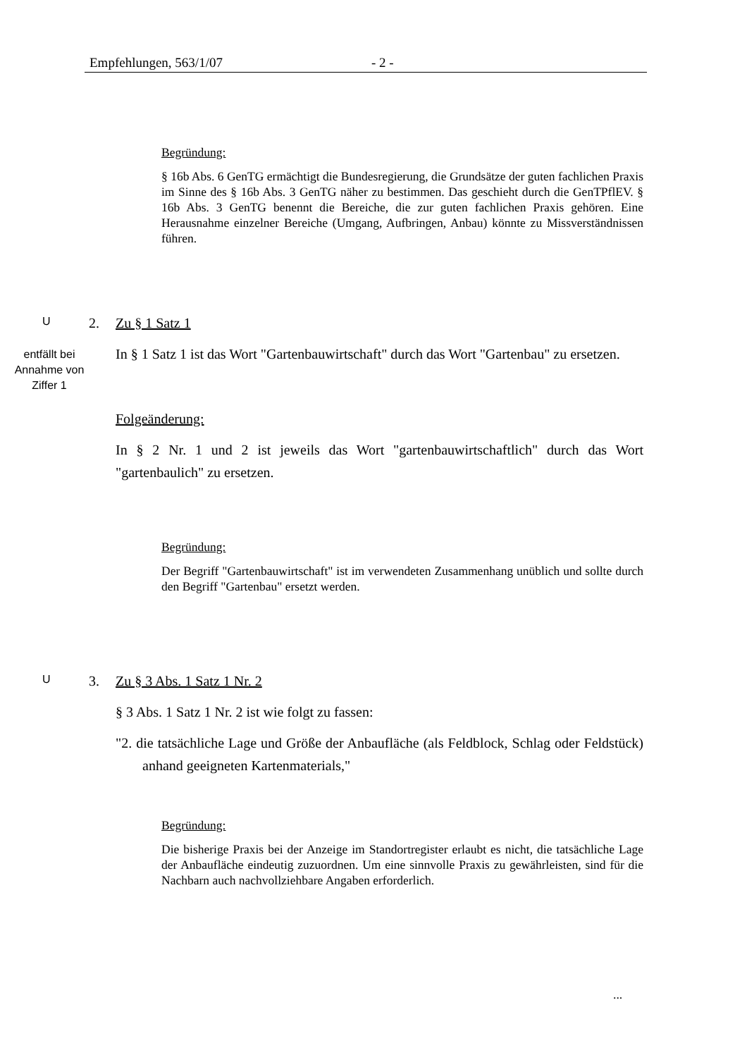Empfehlungen, 563/1/07 - 2 -
Begründung:
§ 16b Abs. 6 GenTG ermächtigt die Bundesregierung, die Grundsätze der guten fachlichen Praxis im Sinne des § 16b Abs. 3 GenTG näher zu bestimmen. Das geschieht durch die GenTPflEV. § 16b Abs. 3 GenTG benennt die Bereiche, die zur guten fachlichen Praxis gehören. Eine Herausnahme einzelner Bereiche (Umgang, Aufbringen, Anbau) könnte zu Missverständnissen führen.
U
entfällt bei Annahme von Ziffer 1
2. Zu § 1 Satz 1
In § 1 Satz 1 ist das Wort "Gartenbauwirtschaft" durch das Wort "Gartenbau" zu ersetzen.
Folgeänderung:
In § 2 Nr. 1 und 2 ist jeweils das Wort "gartenbauwirtschaftlich" durch das Wort "gartenbaulich" zu ersetzen.
Begründung:
Der Begriff "Gartenbauwirtschaft" ist im verwendeten Zusammenhang unüblich und sollte durch den Begriff "Gartenbau" ersetzt werden.
U
3. Zu § 3 Abs. 1 Satz 1 Nr. 2
§ 3 Abs. 1 Satz 1 Nr. 2 ist wie folgt zu fassen:
"2. die tatsächliche Lage und Größe der Anbaufläche (als Feldblock, Schlag oder Feldstück) anhand geeigneten Kartenmaterials,"
Begründung:
Die bisherige Praxis bei der Anzeige im Standortregister erlaubt es nicht, die tatsächliche Lage der Anbaufläche eindeutig zuzuordnen. Um eine sinnvolle Praxis zu gewährleisten, sind für die Nachbarn auch nachvollziehbare Angaben erforderlich.
...